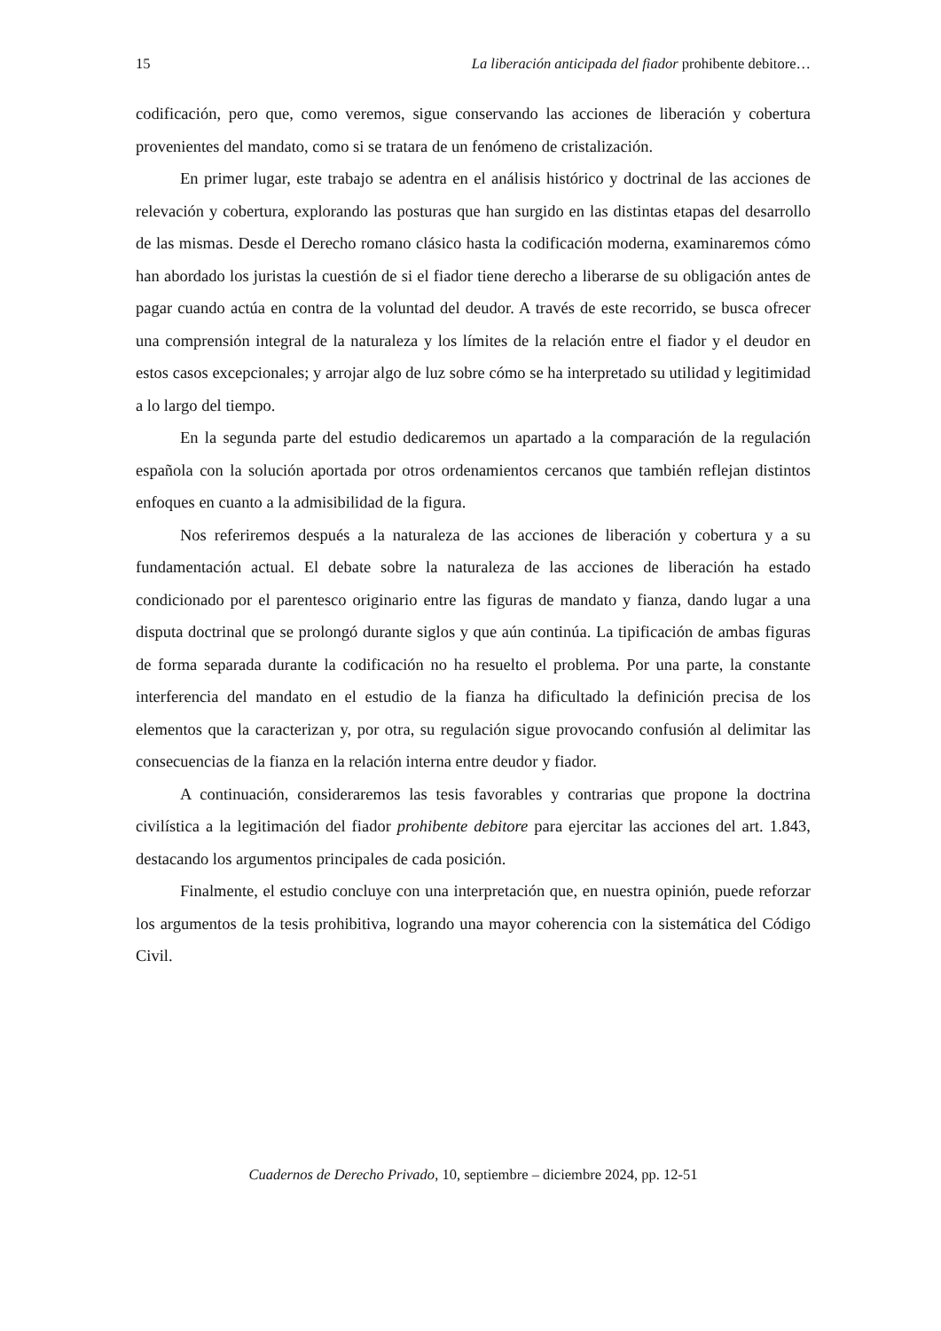15 La liberación anticipada del fiador prohibente debitore…
codificación, pero que, como veremos, sigue conservando las acciones de liberación y cobertura provenientes del mandato, como si se tratara de un fenómeno de cristalización.
En primer lugar, este trabajo se adentra en el análisis histórico y doctrinal de las acciones de relevación y cobertura, explorando las posturas que han surgido en las distintas etapas del desarrollo de las mismas. Desde el Derecho romano clásico hasta la codificación moderna, examinaremos cómo han abordado los juristas la cuestión de si el fiador tiene derecho a liberarse de su obligación antes de pagar cuando actúa en contra de la voluntad del deudor. A través de este recorrido, se busca ofrecer una comprensión integral de la naturaleza y los límites de la relación entre el fiador y el deudor en estos casos excepcionales; y arrojar algo de luz sobre cómo se ha interpretado su utilidad y legitimidad a lo largo del tiempo.
En la segunda parte del estudio dedicaremos un apartado a la comparación de la regulación española con la solución aportada por otros ordenamientos cercanos que también reflejan distintos enfoques en cuanto a la admisibilidad de la figura.
Nos referiremos después a la naturaleza de las acciones de liberación y cobertura y a su fundamentación actual. El debate sobre la naturaleza de las acciones de liberación ha estado condicionado por el parentesco originario entre las figuras de mandato y fianza, dando lugar a una disputa doctrinal que se prolongó durante siglos y que aún continúa. La tipificación de ambas figuras de forma separada durante la codificación no ha resuelto el problema. Por una parte, la constante interferencia del mandato en el estudio de la fianza ha dificultado la definición precisa de los elementos que la caracterizan y, por otra, su regulación sigue provocando confusión al delimitar las consecuencias de la fianza en la relación interna entre deudor y fiador.
A continuación, consideraremos las tesis favorables y contrarias que propone la doctrina civilística a la legitimación del fiador prohibente debitore para ejercitar las acciones del art. 1.843, destacando los argumentos principales de cada posición.
Finalmente, el estudio concluye con una interpretación que, en nuestra opinión, puede reforzar los argumentos de la tesis prohibitiva, logrando una mayor coherencia con la sistemática del Código Civil.
Cuadernos de Derecho Privado, 10, septiembre – diciembre 2024, pp. 12-51